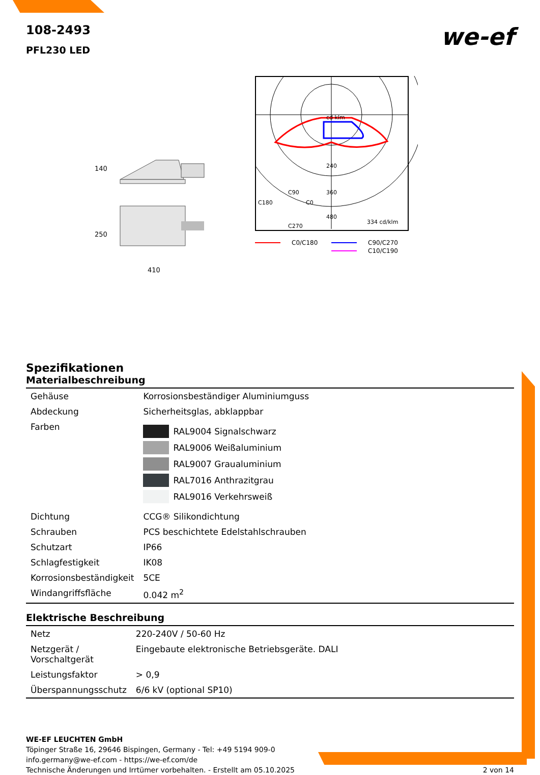we-ef
108-2493
PFL230 LED
140
250
410
cd klm
240
360
480
C90
C180
C0
C270
334 cd/klm
C0/C180
C90/C270
C10/C190
Spezifikationen
Materialbeschreibung
| Gehäuse | Korrosionsbeständiger Aluminiumguss |
| Abdeckung | Sicherheitsglas, abklappbar |
| Farben | RAL9004 Signalschwarz RAL9006 Weißaluminium RAL9007 Graualuminium RAL7016 Anthrazitgrau RAL9016 Verkehrsweiß |
| Dichtung | CCG® Silikondichtung |
| Schrauben | PCS beschichtete Edelstahlschrauben |
| Schutzart | IP66 |
| Schlagfestigkeit | IK08 |
| Korrosionsbeständigkeit | 5CE |
| Windangriffsfläche | 0.042 m<sup>2</sup> |
Elektrische Beschreibung
| Netz | 220-240V / 50-60 Hz |
| Netzgerät / Vorschaltgerät | Eingebaute elektronische Betriebsgeräte. DALI |
| Leistungsfaktor | > 0,9 |
| Überspannungsschutz | 6/6 kV (optional SP10) |
WE-EF LEUCHTEN GmbH
Töpinger Straße 16, 29646 Bispingen, Germany - Tel: +49 5194 909-0
info.germany@we-ef.com - https://we-ef.com/de
Technische Änderungen und Irrtümer vorbehalten. - Erstellt am 05.10.2025 2 von 14